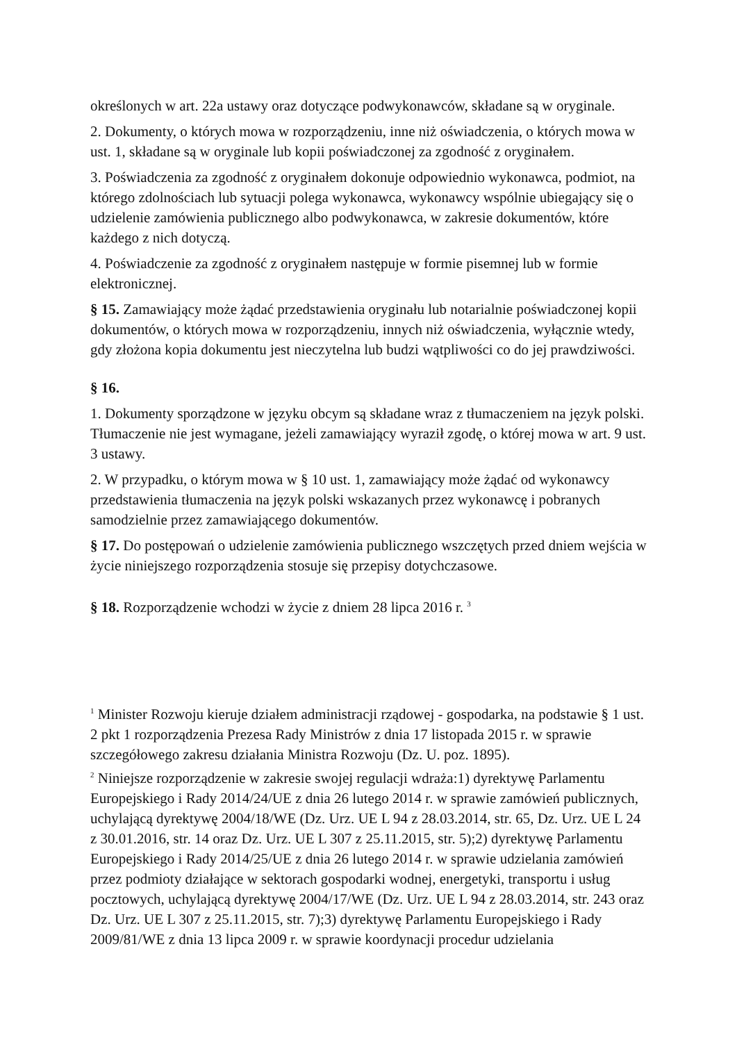określonych w art. 22a ustawy oraz dotyczące podwykonawców, składane są w oryginale.
2. Dokumenty, o których mowa w rozporządzeniu, inne niż oświadczenia, o których mowa w ust. 1, składane są w oryginale lub kopii poświadczonej za zgodność z oryginałem.
3. Poświadczenia za zgodność z oryginałem dokonuje odpowiednio wykonawca, podmiot, na którego zdolnościach lub sytuacji polega wykonawca, wykonawcy wspólnie ubiegający się o udzielenie zamówienia publicznego albo podwykonawca, w zakresie dokumentów, które każdego z nich dotyczą.
4. Poświadczenie za zgodność z oryginałem następuje w formie pisemnej lub w formie elektronicznej.
§ 15. Zamawiający może żądać przedstawienia oryginału lub notarialnie poświadczonej kopii dokumentów, o których mowa w rozporządzeniu, innych niż oświadczenia, wyłącznie wtedy, gdy złożona kopia dokumentu jest nieczytelna lub budzi wątpliwości co do jej prawdziwości.
§ 16.
1. Dokumenty sporządzone w języku obcym są składane wraz z tłumaczeniem na język polski. Tłumaczenie nie jest wymagane, jeżeli zamawiający wyraził zgodę, o której mowa w art. 9 ust. 3 ustawy.
2. W przypadku, o którym mowa w § 10 ust. 1, zamawiający może żądać od wykonawcy przedstawienia tłumaczenia na język polski wskazanych przez wykonawcę i pobranych samodzielnie przez zamawiającego dokumentów.
§ 17. Do postępowań o udzielenie zamówienia publicznego wszczętych przed dniem wejścia w życie niniejszego rozporządzenia stosuje się przepisy dotychczasowe.
§ 18. Rozporządzenie wchodzi w życie z dniem 28 lipca 2016 r. <sup>3</sup>
<sup>1</sup> Minister Rozwoju kieruje działem administracji rządowej - gospodarka, na podstawie § 1 ust. 2 pkt 1 rozporządzenia Prezesa Rady Ministrów z dnia 17 listopada 2015 r. w sprawie szczegółowego zakresu działania Ministra Rozwoju (Dz. U. poz. 1895).
<sup>2</sup> Niniejsze rozporządzenie w zakresie swojej regulacji wdraża:1) dyrektywę Parlamentu Europejskiego i Rady 2014/24/UE z dnia 26 lutego 2014 r. w sprawie zamówień publicznych, uchylającą dyrektywę 2004/18/WE (Dz. Urz. UE L 94 z 28.03.2014, str. 65, Dz. Urz. UE L 24 z 30.01.2016, str. 14 oraz Dz. Urz. UE L 307 z 25.11.2015, str. 5);2) dyrektywę Parlamentu Europejskiego i Rady 2014/25/UE z dnia 26 lutego 2014 r. w sprawie udzielania zamówień przez podmioty działające w sektorach gospodarki wodnej, energetyki, transportu i usług pocztowych, uchylającą dyrektywę 2004/17/WE (Dz. Urz. UE L 94 z 28.03.2014, str. 243 oraz Dz. Urz. UE L 307 z 25.11.2015, str. 7);3) dyrektywę Parlamentu Europejskiego i Rady 2009/81/WE z dnia 13 lipca 2009 r. w sprawie koordynacji procedur udzielania